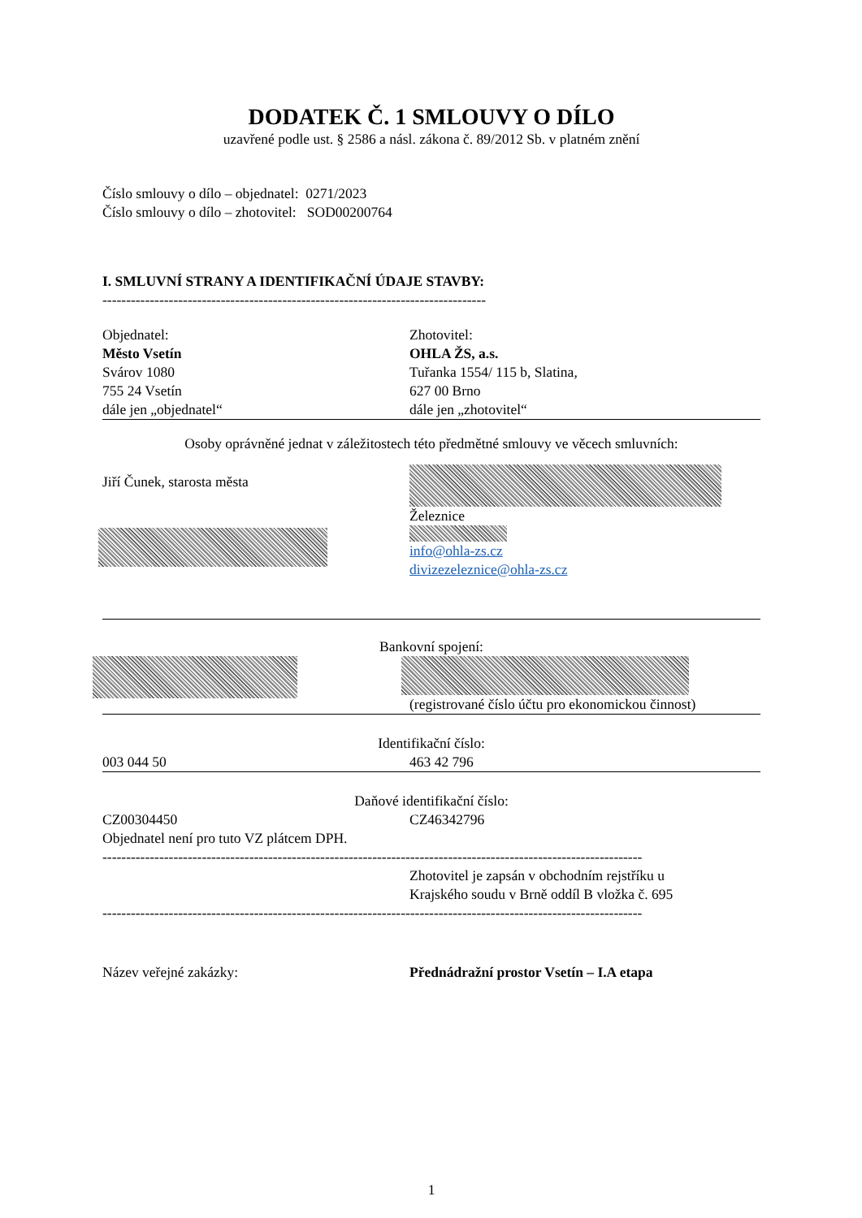DODATEK Č. 1 SMLOUVY O DÍLO
uzavřené podle ust. § 2586 a násl. zákona č. 89/2012 Sb. v platném znění
Číslo smlouvy o dílo – objednatel: 0271/2023
Číslo smlouvy o dílo – zhotovitel: SOD00200764
I. SMLUVNÍ STRANY A IDENTIFIKAČNÍ ÚDAJE STAVBY:
---------------------------------------------------------------------------------
Objednatel:
Město Vsetín
Svárov 1080
755 24 Vsetín
dále jen „objednatel“
Zhotovitel:
OHLA ŽS, a.s.
Tuřanka 1554/ 115 b, Slatina,
627 00 Brno
dále jen „zhotovitel“
Osoby oprávněné jednat v záležitostech této předmětné smlouvy ve věcech smluvních:
Jiří Čunek, starosta města
Železnice
info@ohla-zs.cz
divizezeleznice@ohla-zs.cz
Bankovní spojení:
(registrované číslo účtu pro ekonomickou činnost)
Identifikační číslo:
003 044 50 463 42 796
Daňové identifikační číslo:
CZ00304450 CZ46342796
Objednatel není pro tuto VZ plátcem DPH.
------------------------------------------------------------------------------------------------------------------
Zhotovitel je zapsán v obchodním rejstříku u
Krajského soudu v Brně oddíl B vložka č. 695
------------------------------------------------------------------------------------------------------------------
Název veřejné zakázky: Přednádražní prostor Vsetín – I.A etapa
1